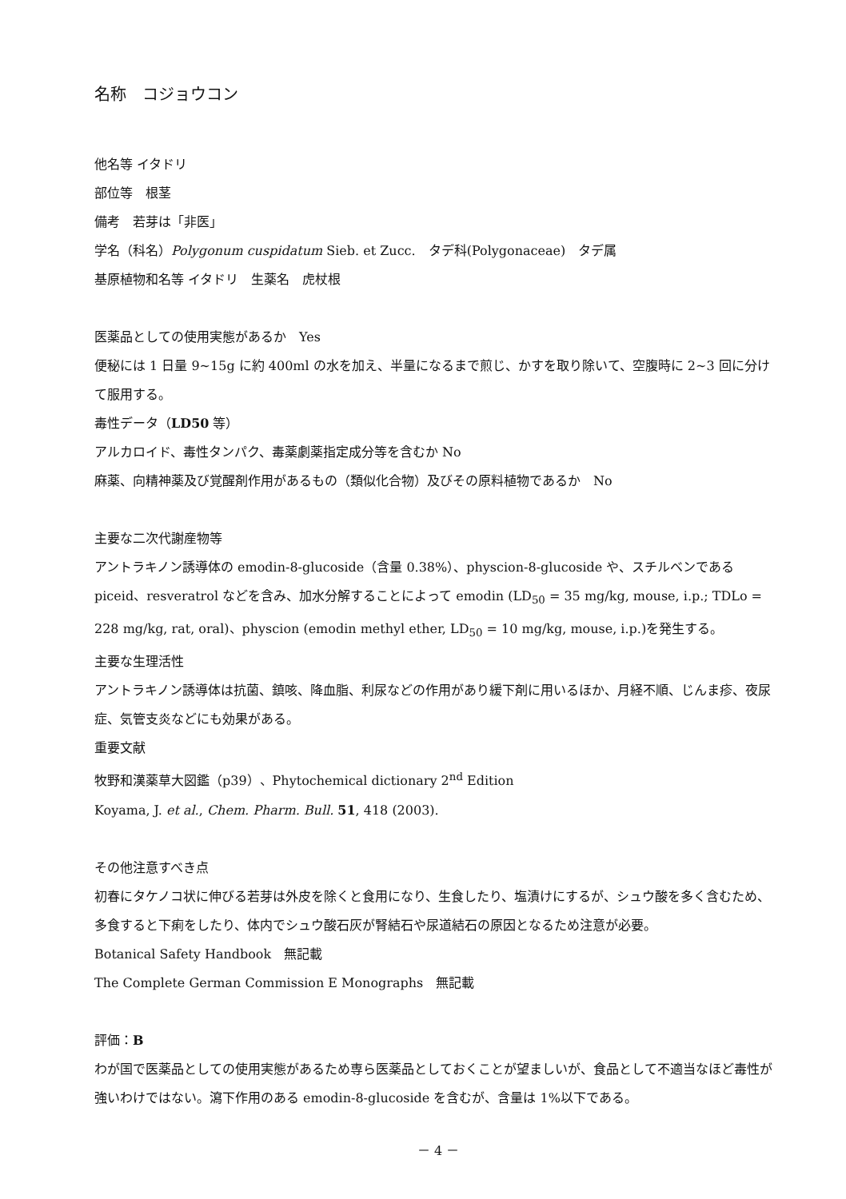名称　コジョウコン
他名等 イタドリ
部位等　根茎
備考　若芽は「非医」
学名（科名）Polygonum cuspidatum Sieb. et Zucc.　タデ科(Polygonaceae)　タデ属
基原植物和名等 イタドリ　生薬名　虎杖根
医薬品としての使用実態があるか　Yes
便秘には 1 日量 9~15g に約 400ml の水を加え、半量になるまで煎じ、かすを取り除いて、空腹時に 2~3 回に分けて服用する。
毒性データ（LD50 等）
アルカロイド、毒性タンパク、毒薬劇薬指定成分等を含むか No
麻薬、向精神薬及び覚醒剤作用があるもの（類似化合物）及びその原料植物であるか　No
主要な二次代謝産物等
アントラキノン誘導体の emodin-8-glucoside（含量 0.38%）、physcion-8-glucoside や、スチルベンである piceid、resveratrol などを含み、加水分解することによって emodin (LD<sub>50</sub> = 35 mg/kg, mouse, i.p.; TDLo = 228 mg/kg, rat, oral)、physcion (emodin methyl ether, LD<sub>50</sub> = 10 mg/kg, mouse, i.p.)を発生する。
主要な生理活性
アントラキノン誘導体は抗菌、鎮咳、降血脂、利尿などの作用があり緩下剤に用いるほか、月経不順、じんま疹、夜尿症、気管支炎などにも効果がある。
重要文献
牧野和漢薬草大図鑑（p39）、Phytochemical dictionary 2<sup>nd</sup> Edition
Koyama, J. et al., Chem. Pharm. Bull. 51, 418 (2003).
その他注意すべき点
初春にタケノコ状に伸びる若芽は外皮を除くと食用になり、生食したり、塩漬けにするが、シュウ酸を多く含むため、多食すると下痢をしたり、体内でシュウ酸石灰が腎結石や尿道結石の原因となるため注意が必要。
Botanical Safety Handbook　無記載
The Complete German Commission E Monographs　無記載
評価：B
わが国で医薬品としての使用実態があるため専ら医薬品としておくことが望ましいが、食品として不適当なほど毒性が強いわけではない。瀉下作用のある emodin-8-glucoside を含むが、含量は 1%以下である。
－ 4 －